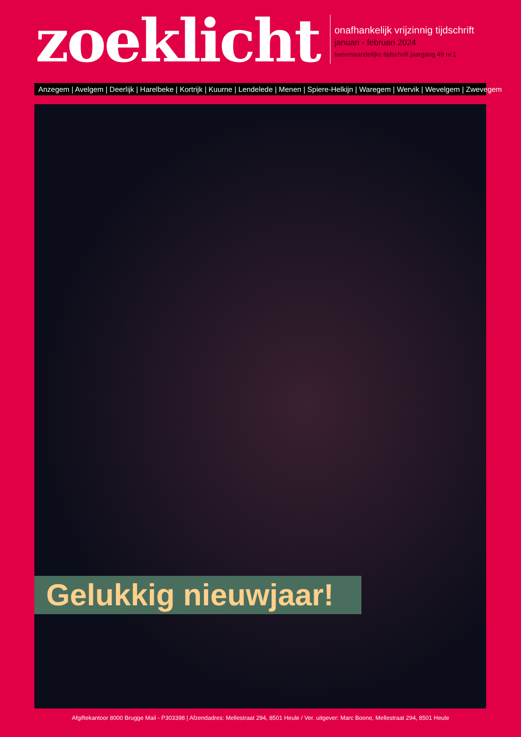zoeklicht
onafhankelijk vrijzinnig tijdschrift
januari - februari 2024
tweemaandelijks tijdschrift jaargang 49 nr.1
Anzegem | Avelgem | Deerlijk | Harelbeke | Kortrijk | Kuurne | Lendelede | Menen | Spiere-Helkijn | Waregem | Wervik | Wevelgem | Zwevegem
Gelukkig nieuwjaar!
Afgiftekantoor 8000 Brugge Mail - P303398 | Afzendadres: Mellestraat 294, 8501 Heule / Ver. uitgever: Marc Boone, Mellestraat 294, 8501 Heule